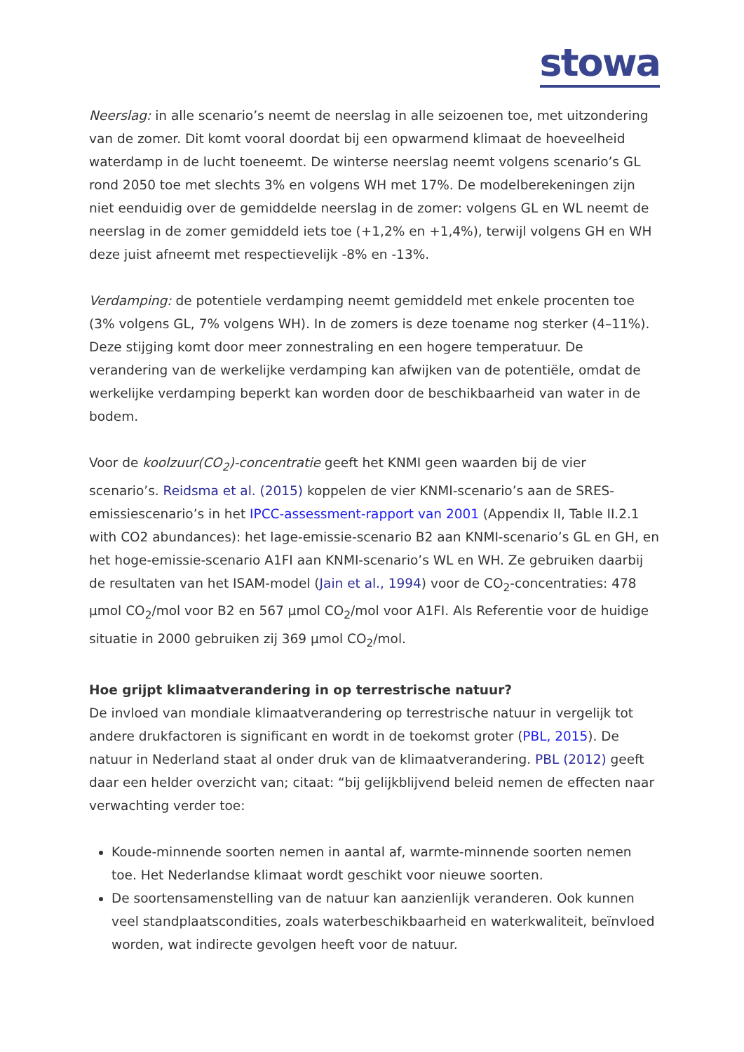stowa
Neerslag: in alle scenario’s neemt de neerslag in alle seizoenen toe, met uitzondering van de zomer. Dit komt vooral doordat bij een opwarmend klimaat de hoeveelheid waterdamp in de lucht toeneemt. De winterse neerslag neemt volgens scenario’s GL rond 2050 toe met slechts 3% en volgens WH met 17%. De modelberekeningen zijn niet eenduidig over de gemiddelde neerslag in de zomer: volgens GL en WL neemt de neerslag in de zomer gemiddeld iets toe (+1,2% en +1,4%), terwijl volgens GH en WH deze juist afneemt met respectievelijk -8% en -13%.
Verdamping: de potentiele verdamping neemt gemiddeld met enkele procenten toe (3% volgens GL, 7% volgens WH). In de zomers is deze toename nog sterker (4–11%). Deze stijging komt door meer zonnestraling en een hogere temperatuur. De verandering van de werkelijke verdamping kan afwijken van de potentiële, omdat de werkelijke verdamping beperkt kan worden door de beschikbaarheid van water in de bodem.
Voor de koolzuur(CO<sub>2</sub>)-concentratie geeft het KNMI geen waarden bij de vier scenario’s. Reidsma et al. (2015) koppelen de vier KNMI-scenario’s aan de SRES-emissiescenario’s in het IPCC-assessment-rapport van 2001 (Appendix II, Table II.2.1 with CO2 abundances): het lage-emissie-scenario B2 aan KNMI-scenario’s GL en GH, en het hoge-emissie-scenario A1FI aan KNMI-scenario’s WL en WH. Ze gebruiken daarbij de resultaten van het ISAM-model (Jain et al., 1994) voor de CO<sub>2</sub>-concentraties: 478 µmol CO<sub>2</sub>/mol voor B2 en 567 µmol CO<sub>2</sub>/mol voor A1FI. Als Referentie voor de huidige situatie in 2000 gebruiken zij 369 µmol CO<sub>2</sub>/mol.
Hoe grijpt klimaatverandering in op terrestrische natuur?
De invloed van mondiale klimaatverandering op terrestrische natuur in vergelijk tot andere drukfactoren is significant en wordt in de toekomst groter (PBL, 2015). De natuur in Nederland staat al onder druk van de klimaatverandering. PBL (2012) geeft daar een helder overzicht van; citaat: “bij gelijkblijvend beleid nemen de effecten naar verwachting verder toe:
Koude-minnende soorten nemen in aantal af, warmte-minnende soorten nemen toe. Het Nederlandse klimaat wordt geschikt voor nieuwe soorten.
De soortensamenstelling van de natuur kan aanzienlijk veranderen. Ook kunnen veel standplaatscondities, zoals waterbeschikbaarheid en waterkwaliteit, beïnvloed worden, wat indirecte gevolgen heeft voor de natuur.